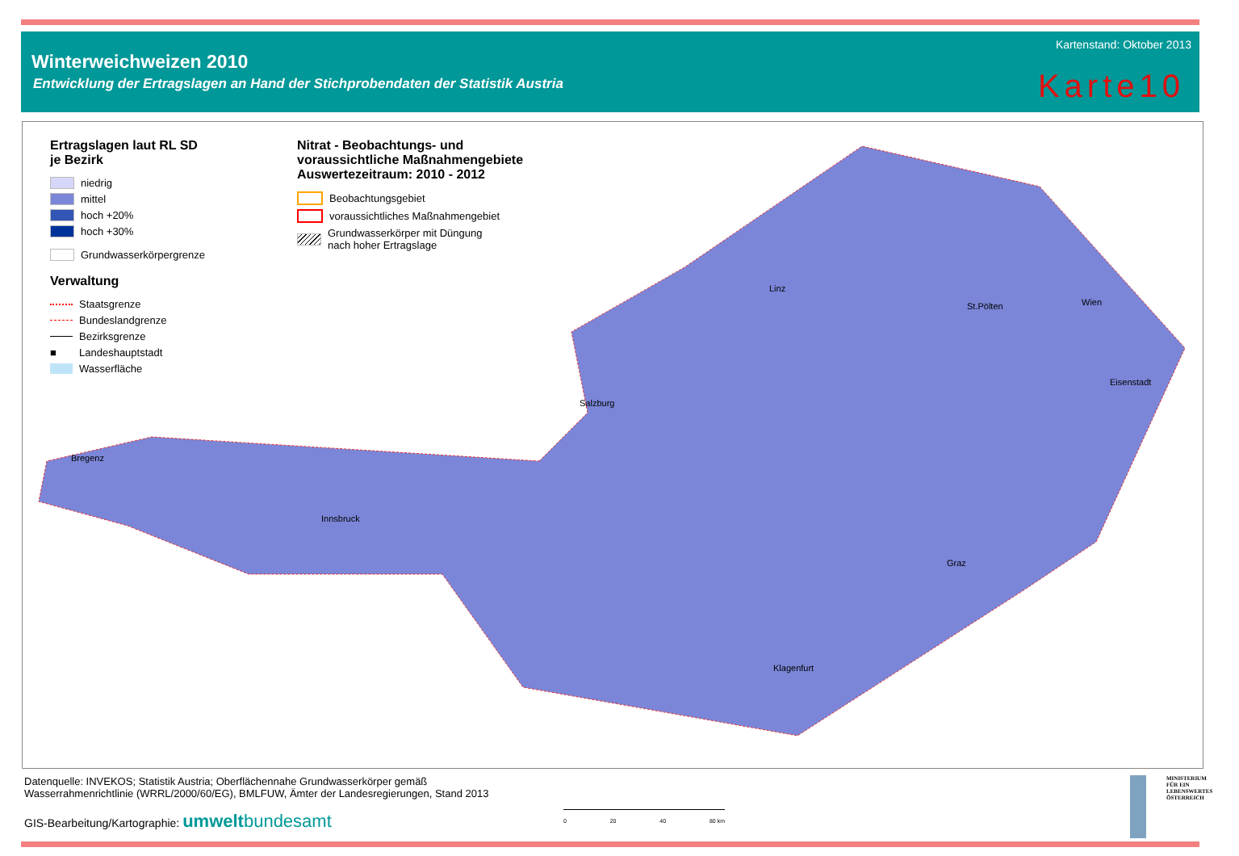Kartenstand: Oktober 2013
Winterweichweizen 2010
Entwicklung der Ertragslagen an Hand der Stichprobendaten der Statistik Austria
Karte10
Ertragslagen laut RL SD
je Bezirk
niedrig
mittel
hoch +20%
hoch +30%
Grundwasserkörpergrenze
Verwaltung
Staatsgrenze
Bundeslandgrenze
Bezirksgrenze
■ Landeshauptstadt
Wasserfläche
Nitrat - Beobachtungs- und
voraussichtliche Maßnahmengebiete
Auswertezeitraum: 2010 - 2012
Beobachtungsgebiet
voraussichtliches Maßnahmengebiet
Grundwasserkörper mit Düngung
nach hoher Ertragslage
Linz
St.Pölten Wien
Eisenstadt
Salzburg
Bregenz
Innsbruck
Graz
Klagenfurt
Datenquelle: INVEKOS; Statistik Austria; Oberflächennahe Grundwasserkörper gemäß
Wasserrahmenrichtlinie (WRRL/2000/60/EG), BMLFUW, Ämter der Landesregierungen, Stand 2013
GIS-Bearbeitung/Kartographie: umweltbundesamt
0 20 40 80 km
MINISTERIUM
FÜR EIN
LEBENSWERTES
ÖSTERREICH